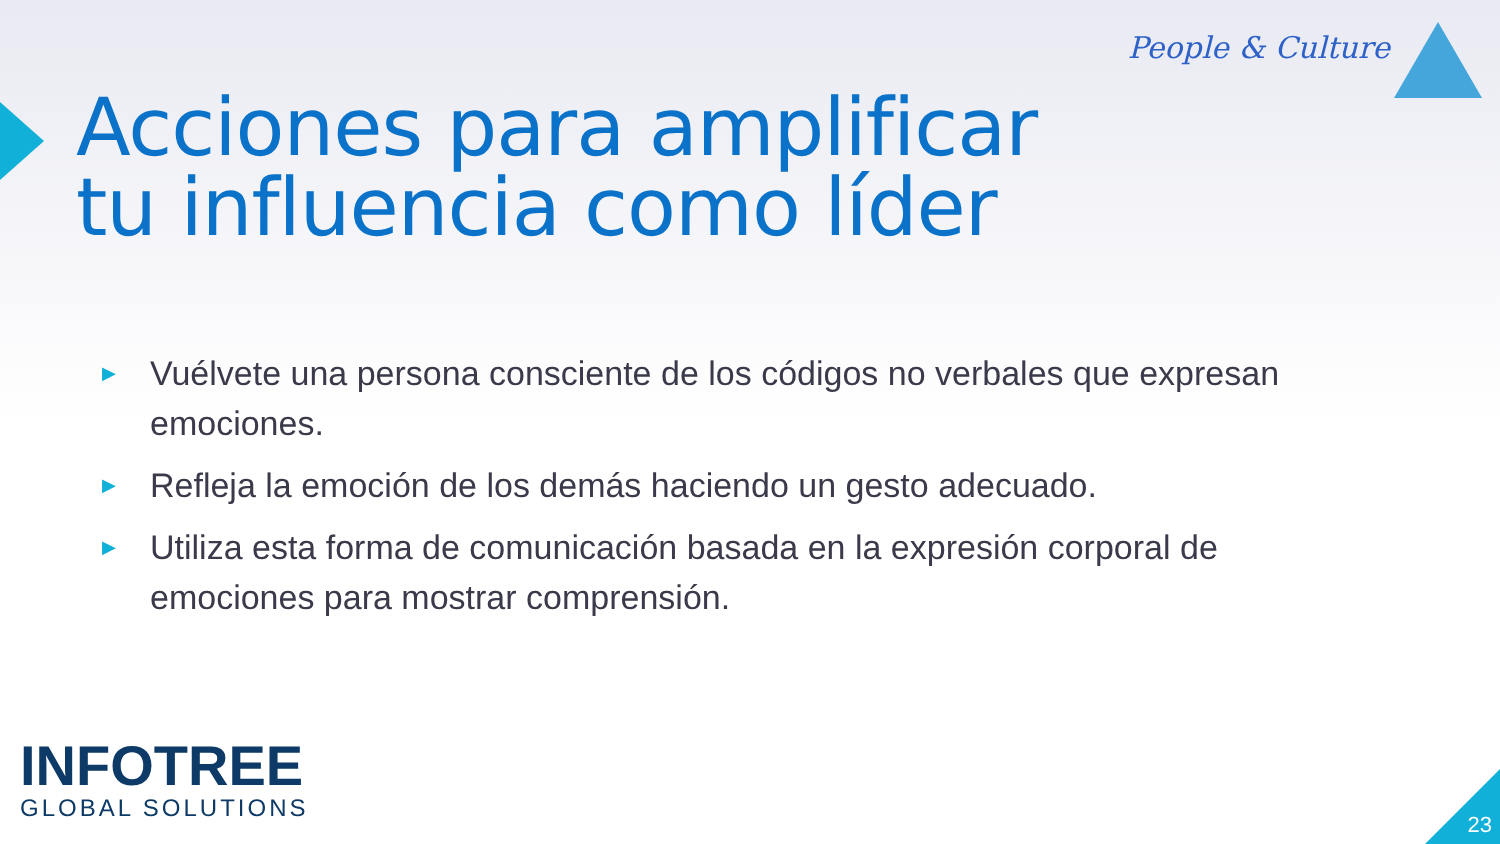People & Culture
Acciones para amplificar
tu influencia como líder
▶ Vuélvete una persona consciente de los códigos no verbales que expresan emociones.
▶ Refleja la emoción de los demás haciendo un gesto adecuado.
▶ Utiliza esta forma de comunicación basada en la expresión corporal de emociones para mostrar comprensión.
INFOTREE
GLOBAL SOLUTIONS
23